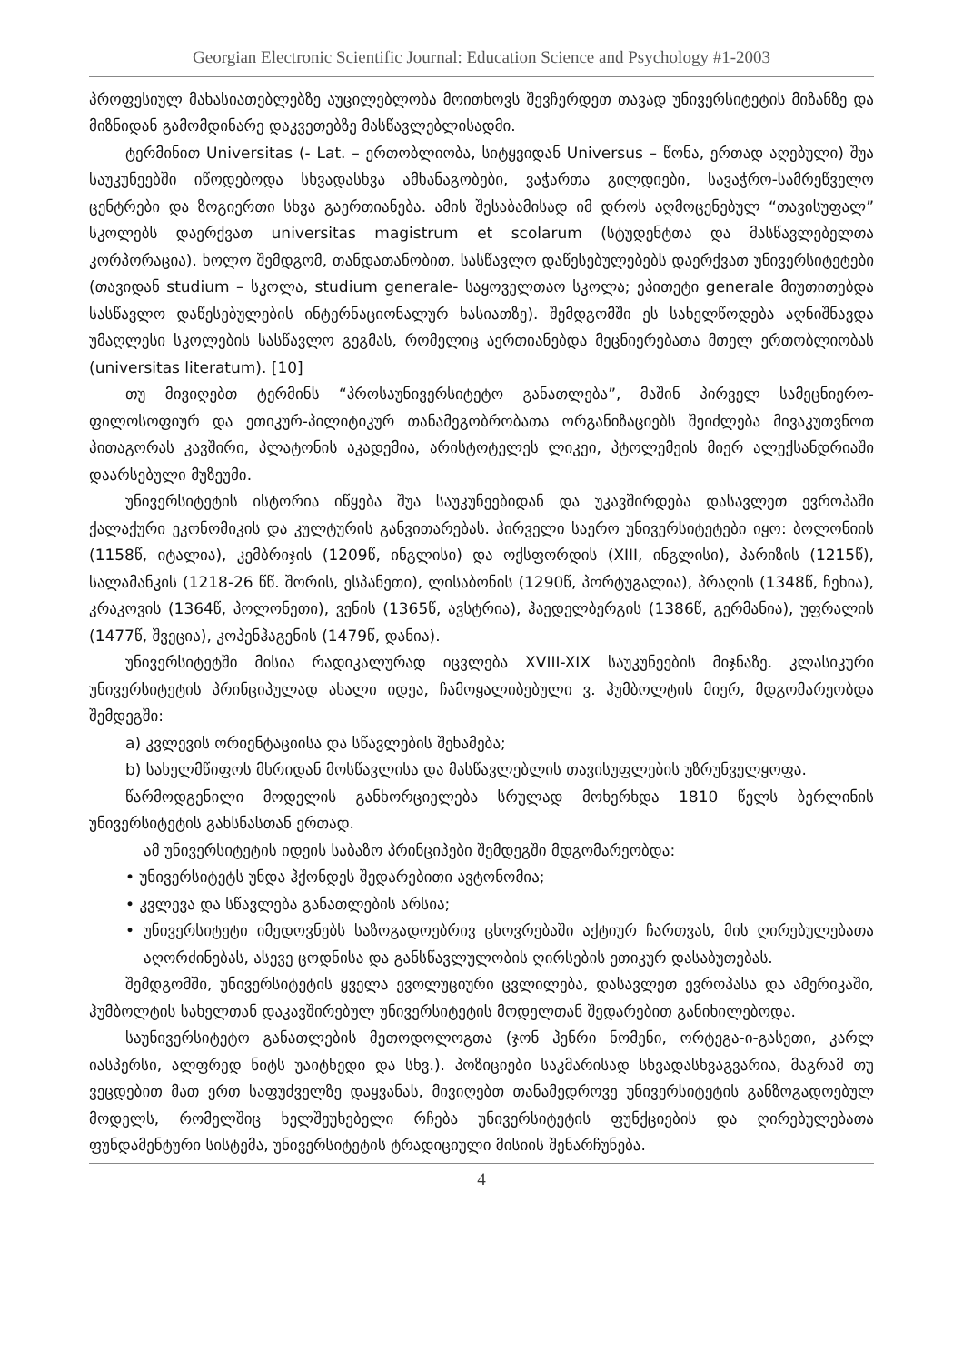Georgian Electronic Scientific Journal: Education Science and Psychology #1-2003
პროფესიულ მახასიათებლებზე აუცილებლობა მოითხოვს შევჩერდეთ თავად უნივერსიტეტის მიზანზე და მიზნიდან გამომდინარე დაკვეთებზე მასწავლებლისადმი.
ტერმინით Universitas (- Lat. – ერთობლიობა, სიტყვიდან Universus – წონა, ერთად აღებული) შუა საუკუნეებში იწოდებოდა სხვადასხვა ამხანაგობები, ვაჭართა გილდიები, სავაჭრო-სამრეწველო ცენტრები და ზოგიერთი სხვა გაერთიანება. ამის შესაბამისად იმ დროს აღმოცენებულ “თავისუფალ” სკოლებს დაერქვათ universitas magistrum et scolarum (სტუდენტთა და მასწავლებელთა კორპორაცია). ხოლო შემდგომ, თანდათანობით, სასწავლო დაწესებულებებს დაერქვათ უნივერსიტეტები (თავიდან studium – სკოლა, studium generale- საყოველთაო სკოლა; ეპითეტი generale მიუთითებდა სასწავლო დაწესებულების ინტერნაციონალურ ხასიათზე). შემდგომში ეს სახელწოდება აღნიშნავდა უმაღლესი სკოლების სასწავლო გეგმას, რომელიც აერთიანებდა მეცნიერებათა მთელ ერთობლიობას (universitas literatum). [10]
თუ მივიღებთ ტერმინს “პროსაუნივერსიტეტო განათლება”, მაშინ პირველ სამეცნიერო-ფილოსოფიურ და ეთიკურ-პილიტიკურ თანამეგობრობათა ორგანიზაციებს შეიძლება მივაკუთვნოთ პითაგორას კავშირი, პლატონის აკადემია, არისტოტელეს ლიკეი, პტოლემეის მიერ ალექსანდრიაში დაარსებული მუზეუმი.
უნივერსიტეტის ისტორია იწყება შუა საუკუნეებიდან და უკავშირდება დასავლეთ ევროპაში ქალაქური ეკონომიკის და კულტურის განვითარებას. პირველი საერო უნივერსიტეტები იყო: ბოლონიის (1158წ, იტალია), კემბრიჯის (1209წ, ინგლისი) და ოქსფორდის (XIII, ინგლისი), პარიზის (1215წ), სალამანკის (1218-26 წწ. შორის, ესპანეთი), ლისაბონის (1290წ, პორტუგალია), პრაღის (1348წ, ჩეხია), კრაკოვის (1364წ, პოლონეთი), ვენის (1365წ, ავსტრია), ჰაედელბერგის (1386წ, გერმანია), უფრალის (1477წ, შვეცია), კოპენჰაგენის (1479წ, დანია).
უნივერსიტეტში მისია რადიკალურად იცვლება XVIII-XIX საუკუნეების მიჯნაზე. კლასიკური უნივერსიტეტის პრინციპულად ახალი იდეა, ჩამოყალიბებული ვ. ჰუმბოლტის მიერ, მდგომარეობდა შემდეგში:
a) კვლევის ორიენტაციისა და სწავლების შეხამება;
b) სახელმწიფოს მხრიდან მოსწავლისა და მასწავლებლის თავისუფლების უზრუნველყოფა.
წარმოდგენილი მოდელის განხორციელება სრულად მოხერხდა 1810 წელს ბერლინის უნივერსიტეტის გახსნასთან ერთად.
ამ უნივერსიტეტის იდეის საბაზო პრინციპები შემდეგში მდგომარეობდა:
• უნივერსიტეტს უნდა ჰქონდეს შედარებითი ავტონომია;
• კვლევა და სწავლება განათლების არსია;
• უნივერსიტეტი იმედოვნებს საზოგადოებრივ ცხოვრებაში აქტიურ ჩართვას, მის ღირებულებათა აღორძინებას, ასევე ცოდნისა და განსწავლულობის ღირსების ეთიკურ დასაბუთებას.
შემდგომში, უნივერსიტეტის ყველა ევოლუციური ცვლილება, დასავლეთ ევროპასა და ამერიკაში, ჰუმბოლტის სახელთან დაკავშირებულ უნივერსიტეტის მოდელთან შედარებით განიხილებოდა.
საუნივერსიტეტო განათლების მეთოდოლოგთა (ჯონ ჰენრი ნომენი, ორტეგა-ი-გასეთი, კარლ იასპერსი, ალფრედ ნიტს უაიტხედი და სხვ.). პოზიციები საკმარისად სხვადასხვაგვარია, მაგრამ თუ ვეცდებით მათ ერთ საფუძველზე დაყვანას, მივიღებთ თანამედროვე უნივერსიტეტის განზოგადოებულ მოდელს, რომელშიც ხელშეუხებელი რჩება უნივერსიტეტის ფუნქციების და ღირებულებათა ფუნდამენტური სისტემა, უნივერსიტეტის ტრადიციული მისიის შენარჩუნება.
4